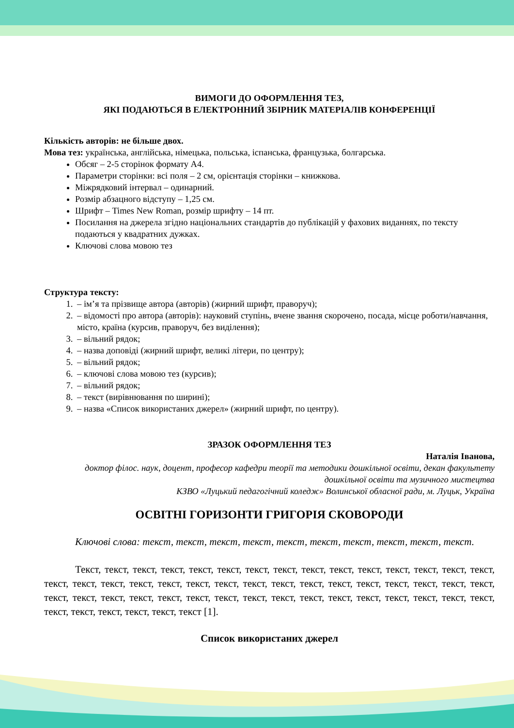ВИМОГИ ДО ОФОРМЛЕННЯ ТЕЗ,
ЯКІ ПОДАЮТЬСЯ В ЕЛЕКТРОННИЙ ЗБІРНИК МАТЕРІАЛІВ КОНФЕРЕНЦІЇ
Кількість авторів: не більше двох.
Мова тез: українська, англійська, німецька, польська, іспанська, французька, болгарська.
Обсяг – 2-5 сторінок формату А4.
Параметри сторінки: всі поля – 2 см, орієнтація сторінки – книжкова.
Міжрядковий інтервал – одинарний.
Розмір абзацного відступу – 1,25 см.
Шрифт – Times New Roman, розмір шрифту – 14 пт.
Посилання на джерела згідно національних стандартів до публікацій у фахових виданнях, по тексту подаються у квадратних дужках.
Ключові слова мовою тез
Структура тексту:
1. – ім’я та прізвище автора (авторів) (жирний шрифт, праворуч);
2. – відомості про автора (авторів): науковий ступінь, вчене звання скорочено, посада, місце роботи/навчання, місто, країна (курсив, праворуч, без виділення);
3. – вільний рядок;
4. – назва доповіді (жирний шрифт, великі літери, по центру);
5. – вільний рядок;
6. – ключові слова мовою тез (курсив);
7. – вільний рядок;
8. – текст (вирівнювання по ширині);
9. – назва «Список використаних джерел» (жирний шрифт, по центру).
ЗРАЗОК ОФОРМЛЕННЯ ТЕЗ
Наталія Іванова,
доктор філос. наук, доцент, професор кафедри теорії та методики дошкільної освіти, декан факультету дошкільної освіти та музичного мистецтва
КЗВО «Луцький педагогічний коледж» Волинської обласної ради, м. Луцьк, Україна
ОСВІТНІ ГОРИЗОНТИ ГРИГОРІЯ СКОВОРОДИ
Ключові слова: текст, текст, текст, текст, текст, текст, текст, текст, текст, текст.
Текст, текст, текст, текст, текст, текст, текст, текст, текст, текст, текст, текст, текст, текст, текст, текст, текст, текст, текст, текст, текст, текст, текст, текст, текст, текст, текст, текст, текст, текст, текст, текст, текст, текст, текст, текст, текст, текст, текст, текст, текст, текст, текст, текст, текст, текст, текст, текст, текст, текст, текст, текст, текст [1].
Список використаних джерел